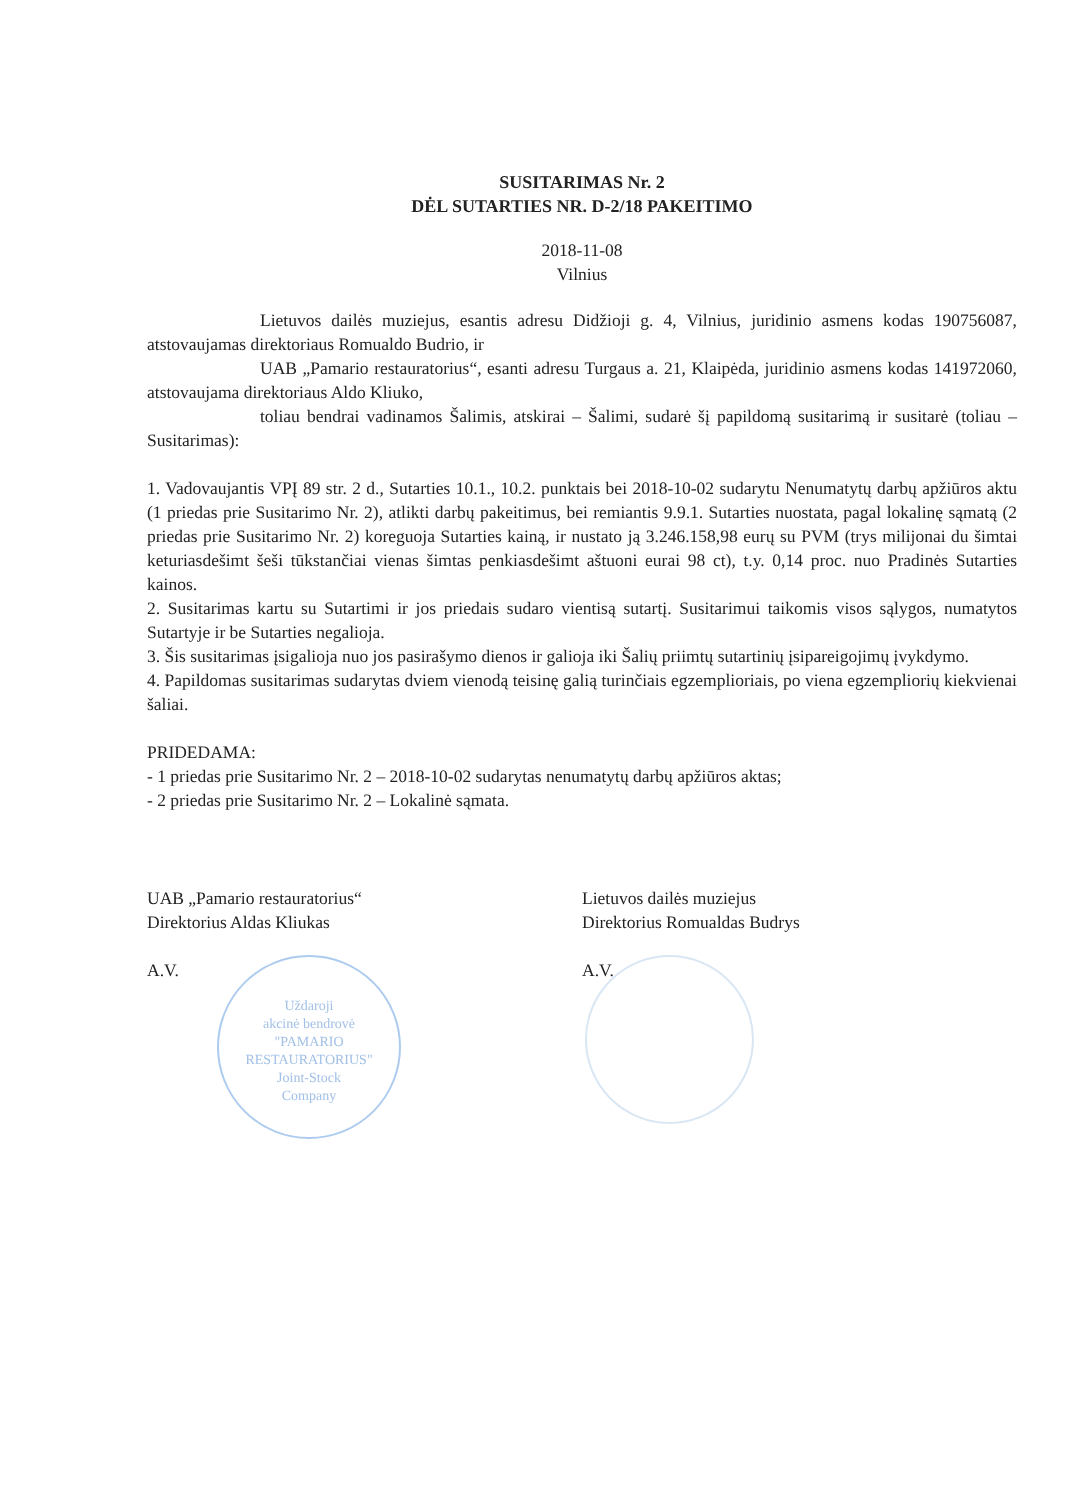SUSITARIMAS Nr. 2
DĖL SUTARTIES NR. D-2/18 PAKEITIMO
2018-11-08
Vilnius
Lietuvos dailės muziejus, esantis adresu Didžioji g. 4, Vilnius, juridinio asmens kodas 190756087, atstovaujamas direktoriaus Romualdo Budrio, ir
UAB „Pamario restauratorius“, esanti adresu Turgaus a. 21, Klaipėda, juridinio asmens kodas 141972060, atstovaujama direktoriaus Aldo Kliuko,
toliau bendrai vadinamos Šalimis, atskirai – Šalimi, sudarė šį papildomą susitarimą ir susitarė (toliau – Susitarimas):
1. Vadovaujantis VPĮ 89 str. 2 d., Sutarties 10.1., 10.2. punktais bei 2018-10-02 sudarytu Nenumatytų darbų apžiūros aktu (1 priedas prie Susitarimo Nr. 2), atlikti darbų pakeitimus, bei remiantis 9.9.1. Sutarties nuostata, pagal lokalinę sąmatą (2 priedas prie Susitarimo Nr. 2) koreguoja Sutarties kainą, ir nustato ją 3.246.158,98 eurų su PVM (trys milijonai du šimtai keturiasdešimt šeši tūkstančiai vienas šimtas penkiasdešimt aštuoni eurai 98 ct), t.y. 0,14 proc. nuo Pradinės Sutarties kainos.
2. Susitarimas kartu su Sutartimi ir jos priedais sudaro vientisą sutartį. Susitarimui taikomis visos sąlygos, numatytos Sutartyje ir be Sutarties negalioja.
3. Šis susitarimas įsigalioja nuo jos pasirašymo dienos ir galioja iki Šalių priimtų sutartinių įsipareigojimų įvykdymo.
4. Papildomas susitarimas sudarytas dviem vienodą teisinę galią turinčiais egzemplioriais, po viena egzempliorių kiekvienai šaliai.
PRIDEDAMA:
- 1 priedas prie Susitarimo Nr. 2 – 2018-10-02 sudarytas nenumatytų darbų apžiūros aktas;
- 2 priedas prie Susitarimo Nr. 2 – Lokalinė sąmata.
UAB „Pamario restauratorius“
Direktorius Aldas Kliukas
A.V.
Lietuvos dailės muziejus
Direktorius Romualdas Budrys
A.V.
Uždaroji
akcinė bendrovė
"PAMARIO
RESTAURATORIUS"
Joint-Stock
Company